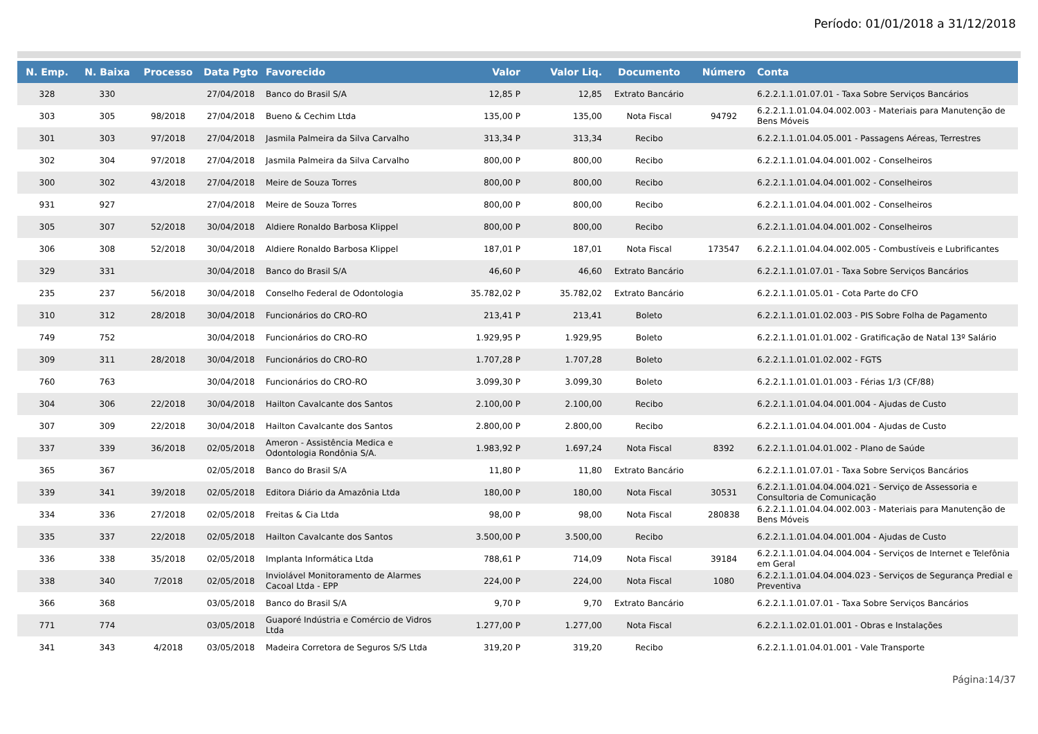Período: 01/01/2018 a 31/12/2018
| N. Emp. | N. Baixa | Processo | Data Pgto | Favorecido | Valor | Valor Liq. | Documento | Número | Conta |
| --- | --- | --- | --- | --- | --- | --- | --- | --- | --- |
| 328 | 330 | | 27/04/2018 | Banco do Brasil S/A | 12,85 P | 12,85 | Extrato Bancário | | 6.2.2.1.1.01.07.01 - Taxa Sobre Serviços Bancários |
| 303 | 305 | 98/2018 | 27/04/2018 | Bueno & Cechim Ltda | 135,00 P | 135,00 | Nota Fiscal | 94792 | 6.2.2.1.1.01.04.04.002.003 - Materiais para Manutenção de Bens Móveis |
| 301 | 303 | 97/2018 | 27/04/2018 | Jasmila Palmeira da Silva Carvalho | 313,34 P | 313,34 | Recibo | | 6.2.2.1.1.01.04.05.001 - Passagens Aéreas, Terrestres |
| 302 | 304 | 97/2018 | 27/04/2018 | Jasmila Palmeira da Silva Carvalho | 800,00 P | 800,00 | Recibo | | 6.2.2.1.1.01.04.04.001.002 - Conselheiros |
| 300 | 302 | 43/2018 | 27/04/2018 | Meire de Souza Torres | 800,00 P | 800,00 | Recibo | | 6.2.2.1.1.01.04.04.001.002 - Conselheiros |
| 931 | 927 | | 27/04/2018 | Meire de Souza Torres | 800,00 P | 800,00 | Recibo | | 6.2.2.1.1.01.04.04.001.002 - Conselheiros |
| 305 | 307 | 52/2018 | 30/04/2018 | Aldiere Ronaldo Barbosa Klippel | 800,00 P | 800,00 | Recibo | | 6.2.2.1.1.01.04.04.001.002 - Conselheiros |
| 306 | 308 | 52/2018 | 30/04/2018 | Aldiere Ronaldo Barbosa Klippel | 187,01 P | 187,01 | Nota Fiscal | 173547 | 6.2.2.1.1.01.04.04.002.005 - Combustíveis e Lubrificantes |
| 329 | 331 | | 30/04/2018 | Banco do Brasil S/A | 46,60 P | 46,60 | Extrato Bancário | | 6.2.2.1.1.01.07.01 - Taxa Sobre Serviços Bancários |
| 235 | 237 | 56/2018 | 30/04/2018 | Conselho Federal de Odontologia | 35.782,02 P | 35.782,02 | Extrato Bancário | | 6.2.2.1.1.01.05.01 - Cota Parte do CFO |
| 310 | 312 | 28/2018 | 30/04/2018 | Funcionários do CRO-RO | 213,41 P | 213,41 | Boleto | | 6.2.2.1.1.01.01.02.003 - PIS Sobre Folha de Pagamento |
| 749 | 752 | | 30/04/2018 | Funcionários do CRO-RO | 1.929,95 P | 1.929,95 | Boleto | | 6.2.2.1.1.01.01.01.002 - Gratificação de Natal 13º Salário |
| 309 | 311 | 28/2018 | 30/04/2018 | Funcionários do CRO-RO | 1.707,28 P | 1.707,28 | Boleto | | 6.2.2.1.1.01.01.02.002 - FGTS |
| 760 | 763 | | 30/04/2018 | Funcionários do CRO-RO | 3.099,30 P | 3.099,30 | Boleto | | 6.2.2.1.1.01.01.01.003 - Férias 1/3 (CF/88) |
| 304 | 306 | 22/2018 | 30/04/2018 | Hailton Cavalcante dos Santos | 2.100,00 P | 2.100,00 | Recibo | | 6.2.2.1.1.01.04.04.001.004 - Ajudas de Custo |
| 307 | 309 | 22/2018 | 30/04/2018 | Hailton Cavalcante dos Santos | 2.800,00 P | 2.800,00 | Recibo | | 6.2.2.1.1.01.04.04.001.004 - Ajudas de Custo |
| 337 | 339 | 36/2018 | 02/05/2018 | Ameron - Assistência Medica e Odontologia Rondônia S/A. | 1.983,92 P | 1.697,24 | Nota Fiscal | 8392 | 6.2.2.1.1.01.04.01.002 - Plano de Saúde |
| 365 | 367 | | 02/05/2018 | Banco do Brasil S/A | 11,80 P | 11,80 | Extrato Bancário | | 6.2.2.1.1.01.07.01 - Taxa Sobre Serviços Bancários |
| 339 | 341 | 39/2018 | 02/05/2018 | Editora Diário da Amazônia Ltda | 180,00 P | 180,00 | Nota Fiscal | 30531 | 6.2.2.1.1.01.04.04.004.021 - Serviço de Assessoria e Consultoria de Comunicação |
| 334 | 336 | 27/2018 | 02/05/2018 | Freitas & Cia Ltda | 98,00 P | 98,00 | Nota Fiscal | 280838 | 6.2.2.1.1.01.04.04.002.003 - Materiais para Manutenção de Bens Móveis |
| 335 | 337 | 22/2018 | 02/05/2018 | Hailton Cavalcante dos Santos | 3.500,00 P | 3.500,00 | Recibo | | 6.2.2.1.1.01.04.04.001.004 - Ajudas de Custo |
| 336 | 338 | 35/2018 | 02/05/2018 | Implanta Informática Ltda | 788,61 P | 714,09 | Nota Fiscal | 39184 | 6.2.2.1.1.01.04.04.004.004 - Serviços de Internet e Telefônia em Geral |
| 338 | 340 | 7/2018 | 02/05/2018 | Inviolável Monitoramento de Alarmes Cacoal Ltda - EPP | 224,00 P | 224,00 | Nota Fiscal | 1080 | 6.2.2.1.1.01.04.04.004.023 - Serviços de Segurança Predial e Preventiva |
| 366 | 368 | | 03/05/2018 | Banco do Brasil S/A | 9,70 P | 9,70 | Extrato Bancário | | 6.2.2.1.1.01.07.01 - Taxa Sobre Serviços Bancários |
| 771 | 774 | | 03/05/2018 | Guaporé Indústria e Comércio de Vidros Ltda | 1.277,00 P | 1.277,00 | Nota Fiscal | | 6.2.2.1.1.02.01.01.001 - Obras e Instalações |
| 341 | 343 | 4/2018 | 03/05/2018 | Madeira Corretora de Seguros S/S Ltda | 319,20 P | 319,20 | Recibo | | 6.2.2.1.1.01.04.01.001 - Vale Transporte |
Página:14/37